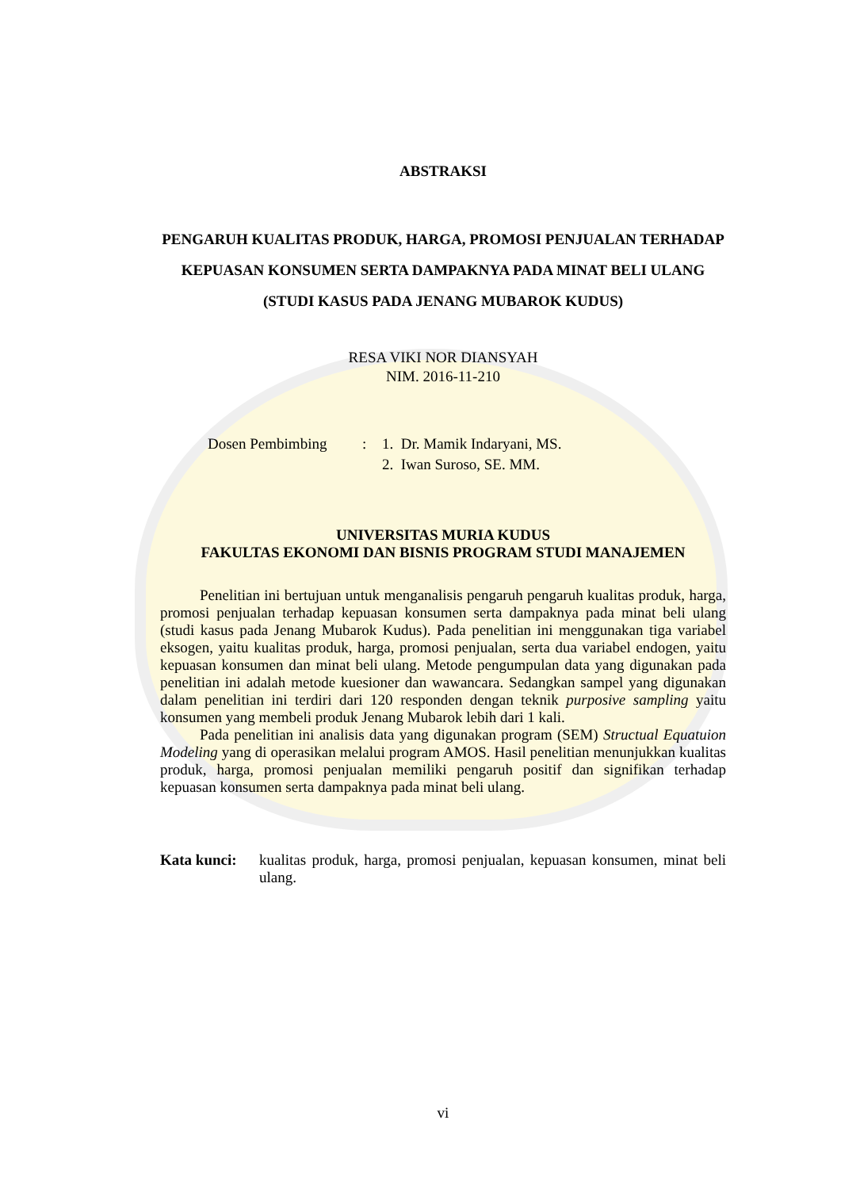ABSTRAKSI
PENGARUH KUALITAS PRODUK, HARGA, PROMOSI PENJUALAN TERHADAP KEPUASAN KONSUMEN SERTA DAMPAKNYA PADA MINAT BELI ULANG
(STUDI KASUS PADA JENANG MUBAROK KUDUS)
RESA VIKI NOR DIANSYAH
NIM. 2016-11-210
Dosen Pembimbing : 1. Dr. Mamik Indaryani, MS.
2. Iwan Suroso, SE. MM.
UNIVERSITAS MURIA KUDUS
FAKULTAS EKONOMI DAN BISNIS PROGRAM STUDI MANAJEMEN
Penelitian ini bertujuan untuk menganalisis pengaruh pengaruh kualitas produk, harga, promosi penjualan terhadap kepuasan konsumen serta dampaknya pada minat beli ulang (studi kasus pada Jenang Mubarok Kudus). Pada penelitian ini menggunakan tiga variabel eksogen, yaitu kualitas produk, harga, promosi penjualan, serta dua variabel endogen, yaitu kepuasan konsumen dan minat beli ulang. Metode pengumpulan data yang digunakan pada penelitian ini adalah metode kuesioner dan wawancara. Sedangkan sampel yang digunakan dalam penelitian ini terdiri dari 120 responden dengan teknik purposive sampling yaitu konsumen yang membeli produk Jenang Mubarok lebih dari 1 kali.
Pada penelitian ini analisis data yang digunakan program (SEM) Structual Equatuion Modeling yang di operasikan melalui program AMOS. Hasil penelitian menunjukkan kualitas produk, harga, promosi penjualan memiliki pengaruh positif dan signifikan terhadap kepuasan konsumen serta dampaknya pada minat beli ulang.
Kata kunci:
kualitas produk, harga, promosi penjualan, kepuasan konsumen, minat beli ulang.
vi